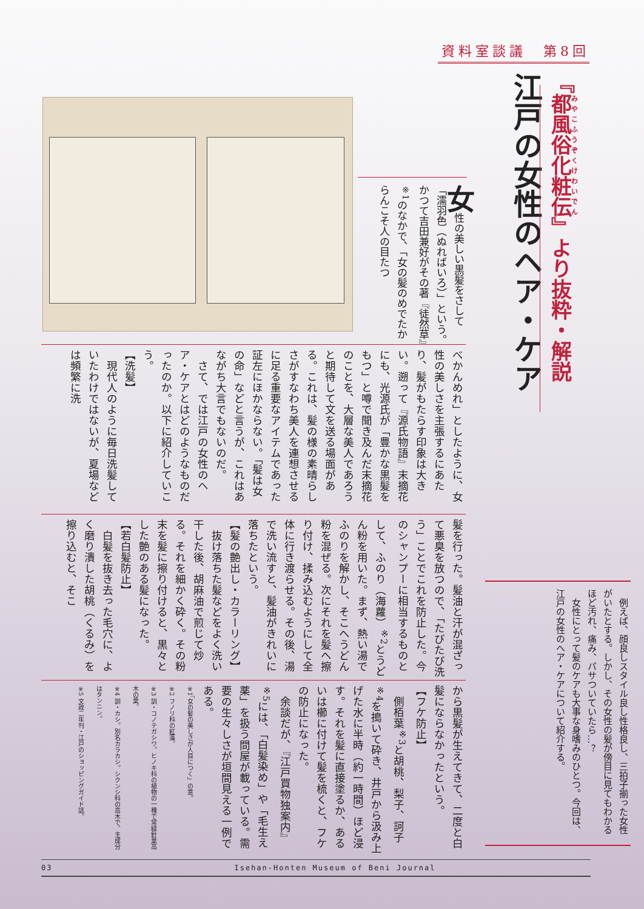資料室談議　第8回
江戸の女性のヘア・ケア
『都風俗化粧伝』より抜粋・解説
女性の美しい黒髪をさして「濡羽色（ぬればいろ）」という。かつて吉田兼好がその著『徒然草』<sup>※1</sup>のなかで、「女の髪のめでたからんこそ人の目たつ
べかんめれ」としたように、女性の美しさを主張するにあたり、髪がもたらす印象は大きい。遡って『源氏物語』末摘花にも、光源氏が「豊かな黒髪をもつ」と噂で聞き及んだ末摘花のことを、大層な美人であろうと期待して文を送る場面がある。これは、髪の様の素晴らしさがすなわち美人を連想させるに足る重要なアイテムであった証左にほかならない。「髪は女の命」などと言うが、これはあながち大言でもないのだ。
　さて、では江戸の女性のヘア・ケアとはどのようなものだったのか。以下に紹介していこう。
【洗髪】
　現代人のように毎日洗髪していたわけではないが、夏場などは頻繁に洗
髪を行った。髪油と汗が混ざって悪臭を放つので、「たびたび洗う」ことでこれを防止した。今のシャンプーに相当するものとして、ふのり（海蘿）<sup>※2</sup>とうどん粉を用いた。まず、熱い湯でふのりを解かし、そこへうどん粉を混ぜる。次にそれを髪へ擦り付け、揉み込むようにして全体に行き渡らせる。その後、湯で洗い流すと、髪油がきれいに落ちたという。
【髪の艶出し・カラーリング】
　抜け落ちた髪などをよく洗い干した後、胡麻油で煎じて炒る。それを細かく砕く。その粉末を髪に擦り付けると、黒々とした艶のある髪になった。
【若白髪防止】
　白髪を抜き去った毛穴に、よく磨り潰した胡桃（くるみ）を擦り込むと、そこ
から黒髪が生えてきて、二度と白髪にならなかったという。
【フケ防止】
　側栢葉<sup>※3</sup>と胡桃、梨子、訶子<sup>※4</sup>を搗いて砕き、井戸から汲み上げた水に半時（約一時間）ほど浸す。それを髪に直接塗るか、あるいは櫛に付けて髪を梳くと、フケの防止になった。
　余談だが、『江戸買物独案内』<sup>※5</sup>には、「白髪染め」や「毛生え薬」を扱う問屋が載っている。需要の生々しさが垣間見える一例である。
※1「女の髪の美しさが人目につく」の意。
※2 フノリ科の紅藻。
※3 訓・コノテガシワ。ヒノキ科の植物の一種で常緑針葉高木の葉。
※4 訓・カシ。別名カラカシ。シクンシ科の高木で、主成分はタンニン。
※5 文政二年刊・江戸のショッピングガイド誌。
　例えば、顔良しスタイル良し性格良し、三拍子揃った女性がいたとする。しかし、その女性の髪が傍目に見てもわかるほど汚れ、痛み、パサついていたら…？
　女性にとって髪のケアも大事な身嗜みのひとつ。今回は、江戸の女性のヘア・ケアについて紹介する。
03 Isehan-Honten Museum of Beni Journal